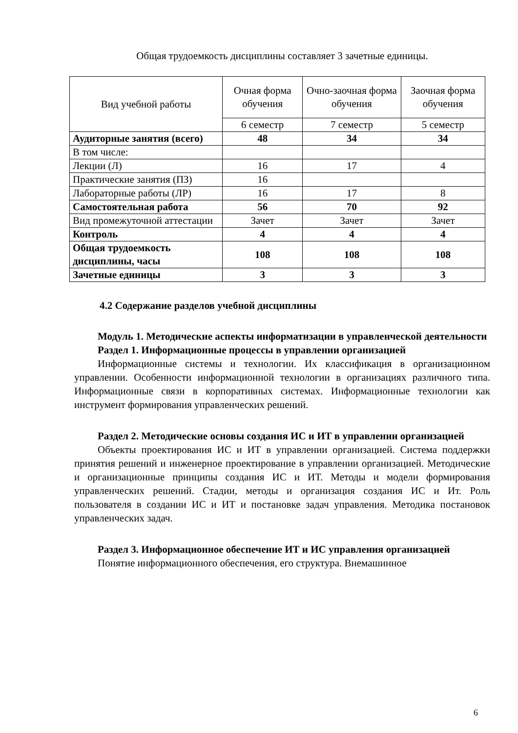Общая трудоемкость дисциплины составляет 3 зачетные единицы.
| Вид учебной работы | Очная форма обучения | Очно-заочная форма обучения | Заочная форма обучения |
| | 6 семестр | 7 семестр | 5 семестр |
| Аудиторные занятия (всего) | 48 | 34 | 34 |
| В том числе: | | | |
| Лекции (Л) | 16 | 17 | 4 |
| Практические занятия (ПЗ) | 16 | | |
| Лабораторные работы (ЛР) | 16 | 17 | 8 |
| Самостоятельная работа | 56 | 70 | 92 |
| Вид промежуточной аттестации | Зачет | Зачет | Зачет |
| Контроль | 4 | 4 | 4 |
| Общая трудоемкость дисциплины, часы | 108 | 108 | 108 |
| Зачетные единицы | 3 | 3 | 3 |
4.2 Содержание разделов учебной дисциплины
Модуль 1. Методические аспекты информатизации в управленческой деятельности
Раздел 1. Информационные процессы в управлении организацией
Информационные системы и технологии. Их классификация в организационном управлении. Особенности информационной технологии в организациях различного типа. Информационные связи в корпоративных системах. Информационные технологии как инструмент формирования управленческих решений.
Раздел 2. Методические основы создания ИС и ИТ в управлении организацией
Объекты проектирования ИС и ИТ в управлении организацией. Система поддержки принятия решений и инженерное проектирование в управлении организацией. Методические и организационные принципы создания ИС и ИТ. Методы и модели формирования управленческих решений. Стадии, методы и организация создания ИС и Ит. Роль пользователя в создании ИС и ИТ и постановке задач управления. Методика постановок управленческих задач.
Раздел 3. Информационное обеспечение ИТ и ИС управления организацией
Понятие информационного обеспечения, его структура. Внемашинное
6